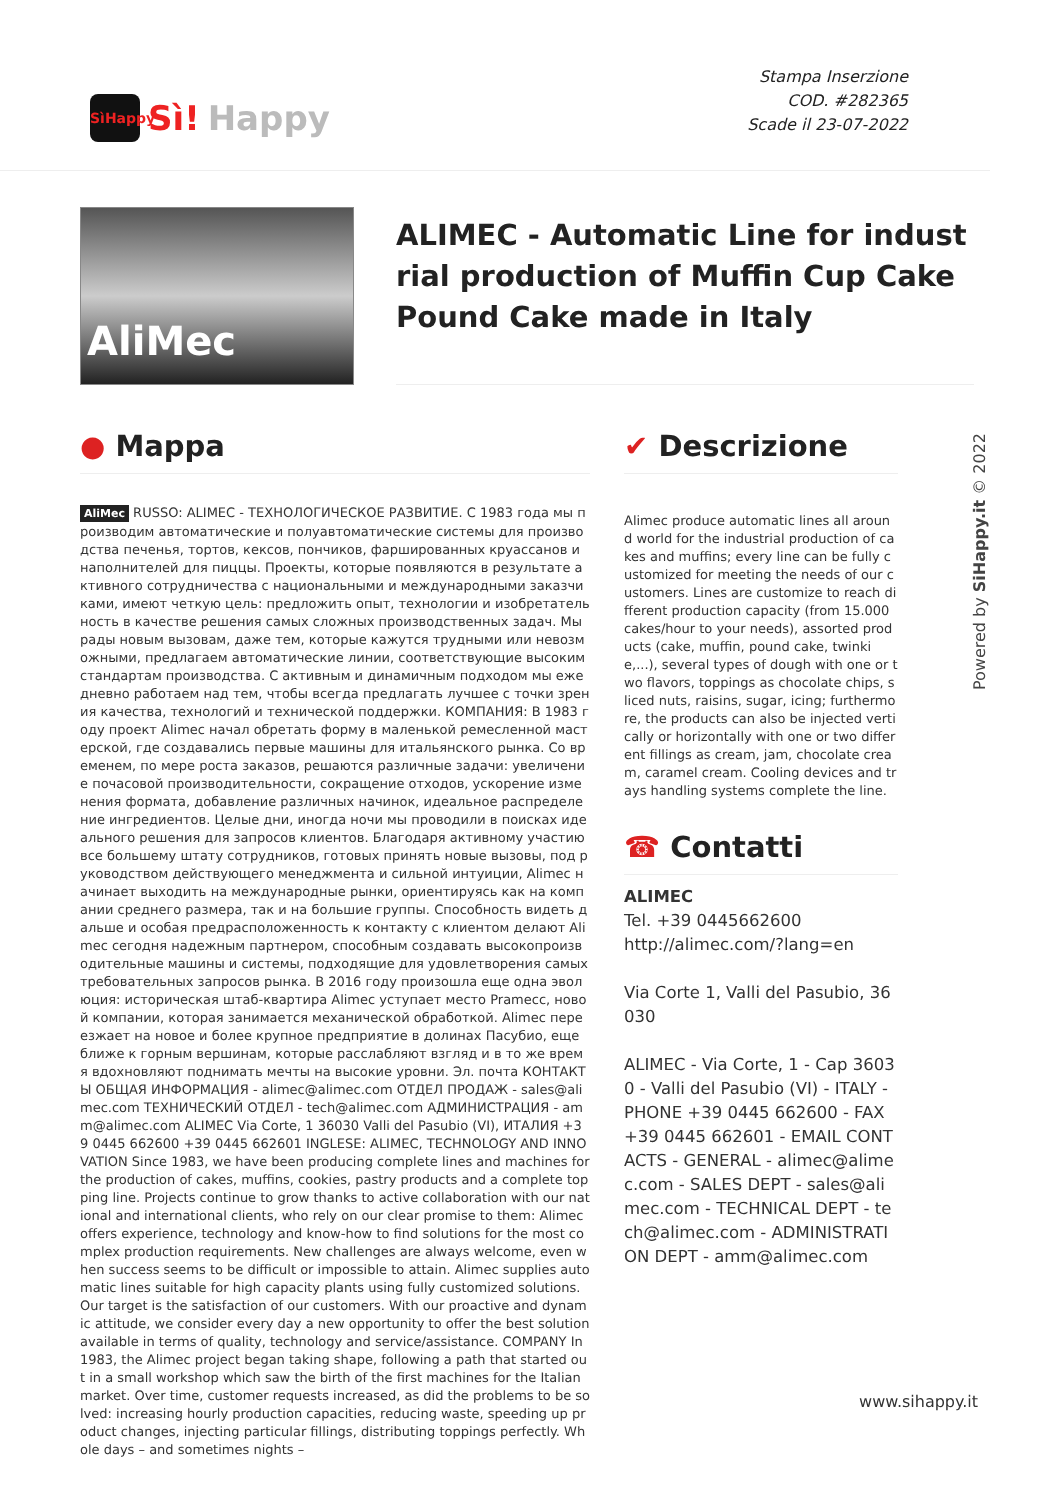SìHappy
Sì! Happy
Stampa Inserzione
COD. #282365
Scade il 23-07-2022
AliMec
ALIMEC - Automatic Line for industrial production of Muffin Cup Cake Pound Cake made in Italy
● Mappa
AliMec RUSSO: ALIMEC - ТЕХНОЛОГИЧЕСКОЕ РАЗВИТИЕ. С 1983 года мы производим автоматические и полуавтоматические системы для производства печенья, тортов, кексов, пончиков, фаршированных круассанов и наполнителей для пиццы. Проекты, которые появляются в результате активного сотрудничества с национальными и международными заказчиками, имеют четкую цель: предложить опыт, технологии и изобретательность в качестве решения самых сложных производственных задач. Мы рады новым вызовам, даже тем, которые кажутся трудными или невозможными, предлагаем автоматические линии, соответствующие высоким стандартам производства. С активным и динамичным подходом мы ежедневно работаем над тем, чтобы всегда предлагать лучшее с точки зрения качества, технологий и технической поддержки. КОМПАНИЯ: В 1983 году проект Alimec начал обретать форму в маленькой ремесленной мастерской, где создавались первые машины для итальянского рынка. Со временем, по мере роста заказов, решаются различные задачи: увеличение почасовой производительности, сокращение отходов, ускорение изменения формата, добавление различных начинок, идеальное распределение ингредиентов. Целые дни, иногда ночи мы проводили в поисках идеального решения для запросов клиентов. Благодаря активному участию все большему штату сотрудников, готовых принять новые вызовы, под руководством действующего менеджмента и сильной интуиции, Alimec начинает выходить на международные рынки, ориентируясь как на компании среднего размера, так и на большие группы. Способность видеть дальше и особая предрасположенность к контакту с клиентом делают Alimec сегодня надежным партнером, способным создавать высокопроизводительные машины и системы, подходящие для удовлетворения самых требовательных запросов рынка. В 2016 году произошла еще одна эволюция: историческая штаб-квартира Alimec уступает место Pramecc, новой компании, которая занимается механической обработкой. Alimec переезжает на новое и более крупное предприятие в долинах Пасубио, еще ближе к горным вершинам, которые расслабляют взгляд и в то же время вдохновляют поднимать мечты на высокие уровни. Эл. почта КОНТАКТЫ ОБЩАЯ ИНФОРМАЦИЯ - alimec@alimec.com ОТДЕЛ ПРОДАЖ - sales@alimec.com ТЕХНИЧЕСКИЙ ОТДЕЛ - tech@alimec.com АДМИНИСТРАЦИЯ - amm@alimec.com ALIMEC Via Corte, 1 36030 Valli del Pasubio (VI), ИТАЛИЯ +39 0445 662600 +39 0445 662601 INGLESE: ALIMEC, TECHNOLOGY AND INNOVATION Since 1983, we have been producing complete lines and machines for the production of cakes, muffins, cookies, pastry products and a complete topping line. Projects continue to grow thanks to active collaboration with our national and international clients, who rely on our clear promise to them: Alimec offers experience, technology and know-how to find solutions for the most complex production requirements. New challenges are always welcome, even when success seems to be difficult or impossible to attain. Alimec supplies automatic lines suitable for high capacity plants using fully customized solutions. Our target is the satisfaction of our customers. With our proactive and dynamic attitude, we consider every day a new opportunity to offer the best solution available in terms of quality, technology and service/assistance. COMPANY In 1983, the Alimec project began taking shape, following a path that started out in a small workshop which saw the birth of the first machines for the Italian market. Over time, customer requests increased, as did the problems to be solved: increasing hourly production capacities, reducing waste, speeding up product changes, injecting particular fillings, distributing toppings perfectly. Whole days – and sometimes nights –
✔ Descrizione
Alimec produce automatic lines all around world for the industrial production of cakes and muffins; every line can be fully customized for meeting the needs of our customers. Lines are customize to reach different production capacity (from 15.000 cakes/hour to your needs), assorted products (cake, muffin, pound cake, twinkie,...), several types of dough with one or two flavors, toppings as chocolate chips, sliced nuts, raisins, sugar, icing; furthermore, the products can also be injected vertically or horizontally with one or two different fillings as cream, jam, chocolate cream, caramel cream. Cooling devices and trays handling systems complete the line.
☎ Contatti
ALIMEC
Tel. +39 0445662600
http://alimec.com/?lang=en
Via Corte 1, Valli del Pasubio, 36030
ALIMEC - Via Corte, 1 - Cap 36030 - Valli del Pasubio (VI) - ITALY - PHONE +39 0445 662600 - FAX +39 0445 662601 - EMAIL CONTACTS - GENERAL - alimec@alimec.com - SALES DEPT - sales@alimec.com - TECHNICAL DEPT - tech@alimec.com - ADMINISTRATION DEPT - amm@alimec.com
Powered by SiHappy.it © 2022
www.sihappy.it